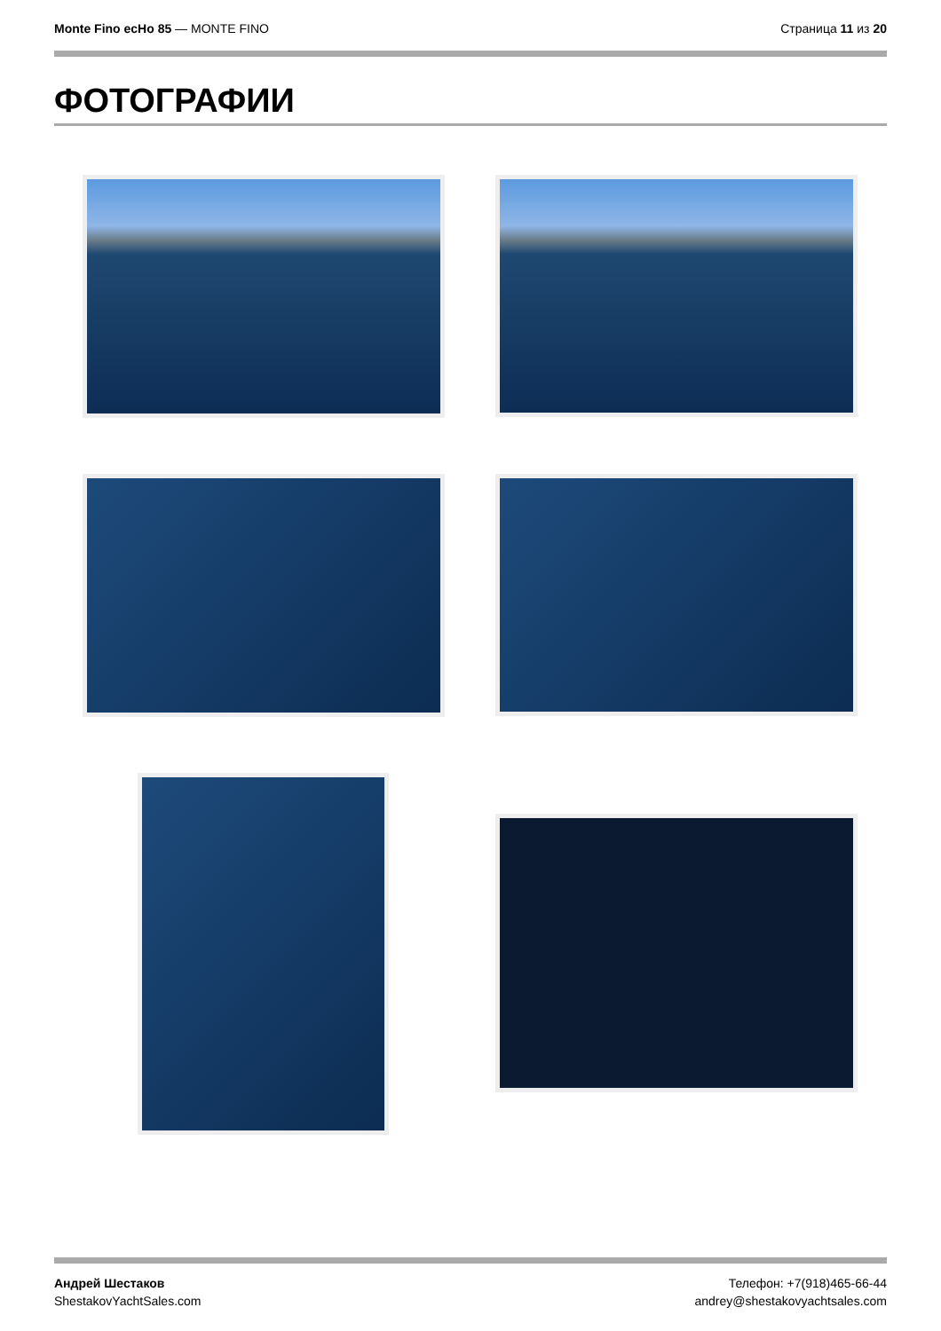Monte Fino ecHo 85 — MONTE FINO Страница 11 из 20
ФОТОГРАФИИ
Андрей Шестаков
ShestakovYachtSales.com
Телефон: +7(918)465-66-44
andrey@shestakovyachtsales.com